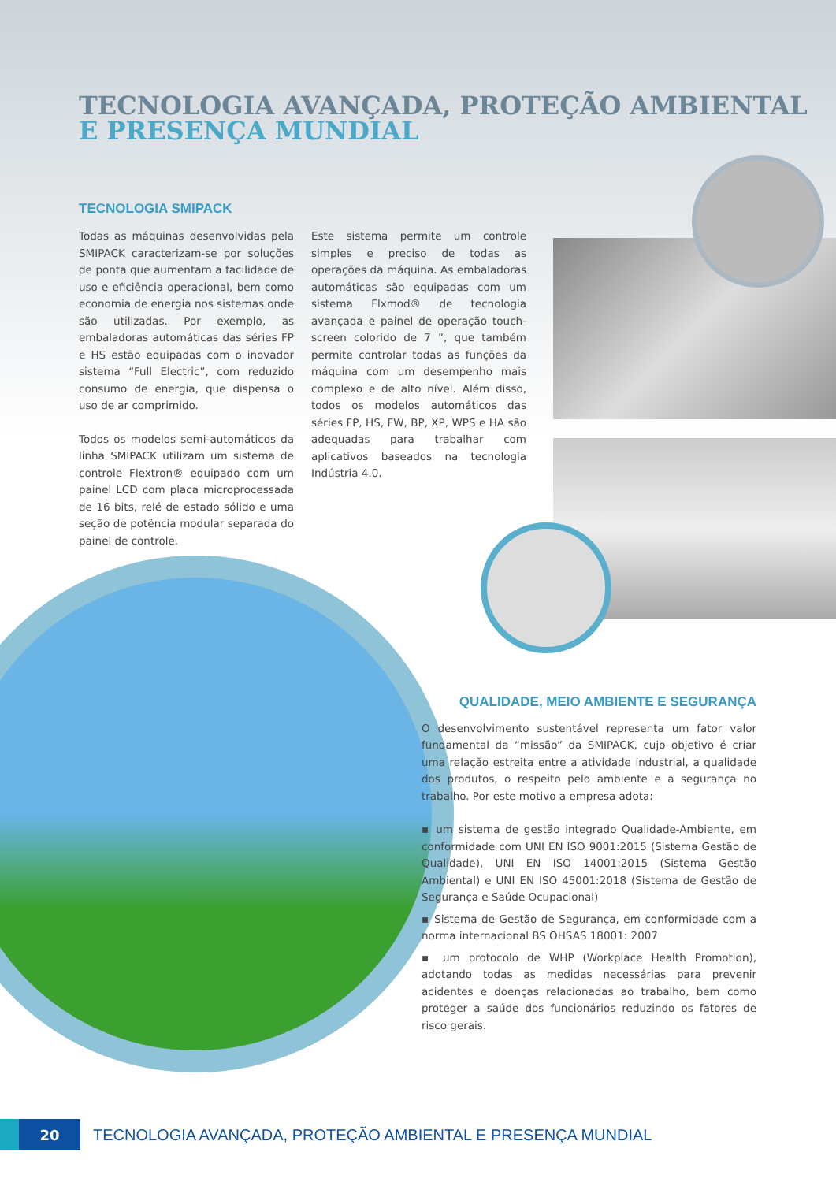TECNOLOGIA AVANÇADA, PROTEÇÃO AMBIENTAL
E PRESENÇA MUNDIAL
TECNOLOGIA SMIPACK
Todas as máquinas desenvolvidas pela SMIPACK caracterizam-se por soluções de ponta que aumentam a facilidade de uso e eficiência operacional, bem como economia de energia nos sistemas onde são utilizadas. Por exemplo, as embaladoras automáticas das séries FP e HS estão equipadas com o inovador sistema “Full Electric”, com reduzido consumo de energia, que dispensa o uso de ar comprimido.
Todos os modelos semi-automáticos da linha SMIPACK utilizam um sistema de controle Flextron® equipado com um painel LCD com placa microprocessada de 16 bits, relé de estado sólido e uma seção de potência modular separada do painel de controle.
Este sistema permite um controle simples e preciso de todas as operações da máquina. As embaladoras automáticas são equipadas com um sistema Flxmod® de tecnologia avançada e painel de operação touch-screen colorido de 7 ”, que também permite controlar todas as funções da máquina com um desempenho mais complexo e de alto nível. Além disso, todos os modelos automáticos das séries FP, HS, FW, BP, XP, WPS e HA são adequadas para trabalhar com aplicativos baseados na tecnologia Indústria 4.0.
QUALIDADE, MEIO AMBIENTE E SEGURANÇA
O desenvolvimento sustentável representa um fator valor fundamental da “missão” da SMIPACK, cujo objetivo é criar uma relação estreita entre a atividade industrial, a qualidade dos produtos, o respeito pelo ambiente e a segurança no trabalho. Por este motivo a empresa adota:
▪ um sistema de gestão integrado Qualidade-Ambiente, em conformidade com UNI EN ISO 9001:2015 (Sistema Gestão de Qualidade), UNI EN ISO 14001:2015 (Sistema Gestão Ambiental) e UNI EN ISO 45001:2018 (Sistema de Gestão de Segurança e Saúde Ocupacional)
▪ Sistema de Gestão de Segurança, em conformidade com a norma internacional BS OHSAS 18001: 2007
▪ um protocolo de WHP (Workplace Health Promotion), adotando todas as medidas necessárias para prevenir acidentes e doenças relacionadas ao trabalho, bem como proteger a saúde dos funcionários reduzindo os fatores de risco gerais.
20
TECNOLOGIA AVANÇADA, PROTEÇÃO AMBIENTAL E PRESENÇA MUNDIAL